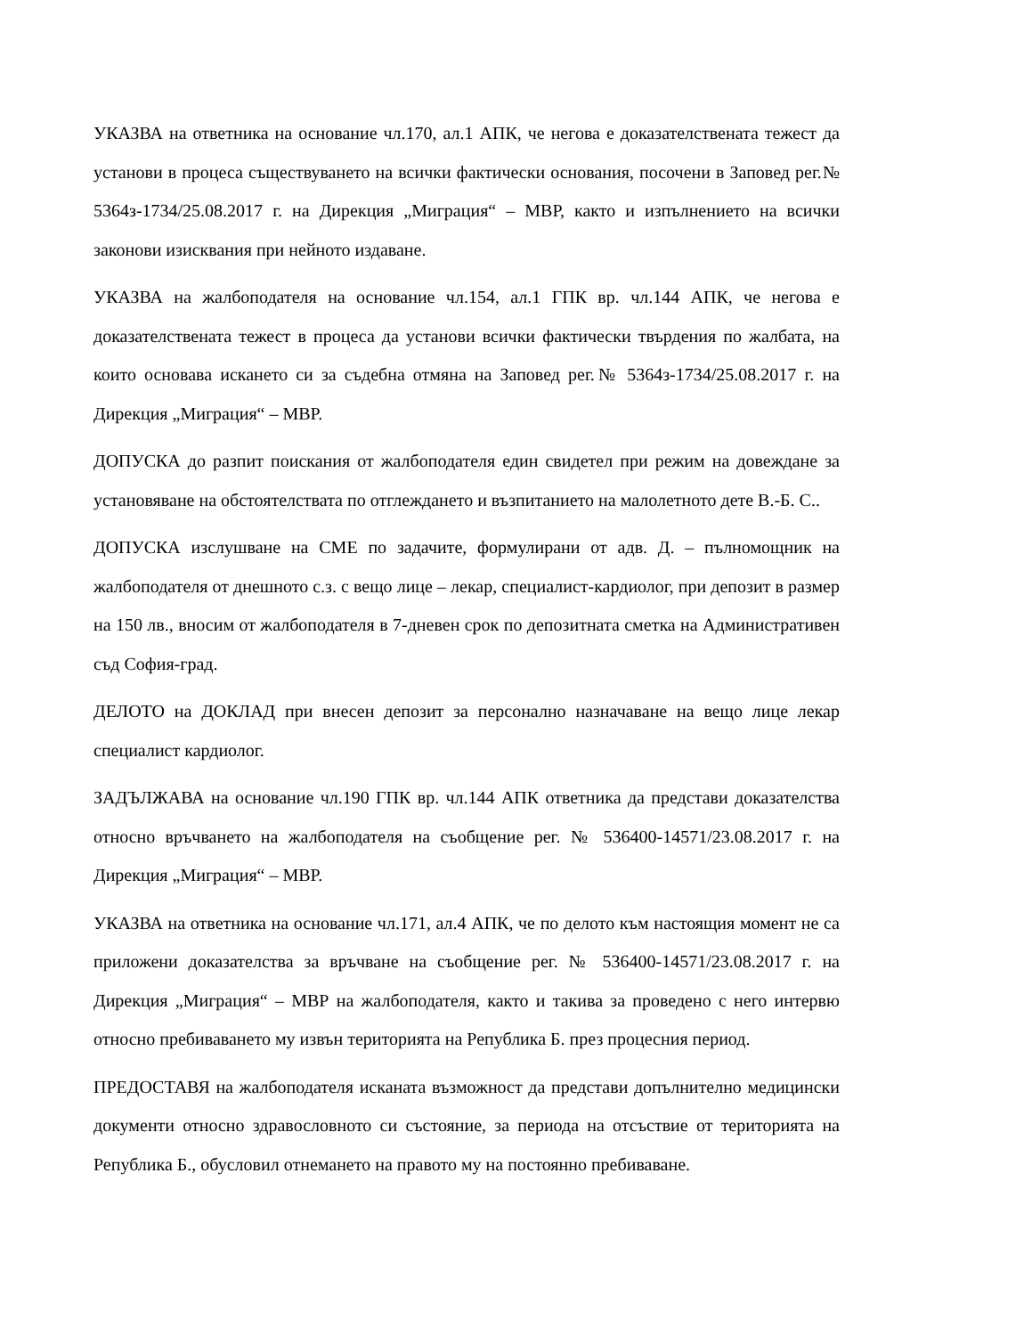УКАЗВА на ответника на основание чл.170, ал.1 АПК, че негова е доказателствената тежест да установи в процеса съществуването на всички фактически основания, посочени в Заповед рег.№ 5364з-1734/25.08.2017 г. на Дирекция „Миграция“ – МВР, както и изпълнението на всички законови изисквания при нейното издаване.
УКАЗВА на жалбоподателя на основание чл.154, ал.1 ГПК вр. чл.144 АПК, че негова е доказателствената тежест в процеса да установи всички фактически твърдения по жалбата, на които основава искането си за съдебна отмяна на Заповед рег.№ 5364з-1734/25.08.2017 г. на Дирекция „Миграция“ – МВР.
ДОПУСКА до разпит поискания от жалбоподателя един свидетел при режим на довеждане за установяване на обстоятелствата по отглеждането и възпитанието на малолетното дете В.-Б. С..
ДОПУСКА изслушване на СМЕ по задачите, формулирани от адв. Д. – пълномощник на жалбоподателя от днешното с.з. с вещо лице – лекар, специалист-кардиолог, при депозит в размер на 150 лв., вносим от жалбоподателя в 7-дневен срок по депозитната сметка на Административен съд София-град.
ДЕЛОТО на ДОКЛАД при внесен депозит за персонално назначаване на вещо лице лекар специалист кардиолог.
ЗАДЪЛЖАВА на основание чл.190 ГПК вр. чл.144 АПК ответника да представи доказателства относно връчването на жалбоподателя на съобщение рег. № 536400-14571/23.08.2017 г. на Дирекция „Миграция“ – МВР.
УКАЗВА на ответника на основание чл.171, ал.4 АПК, че по делото към настоящия момент не са приложени доказателства за връчване на съобщение рег. № 536400-14571/23.08.2017 г. на Дирекция „Миграция“ – МВР на жалбоподателя, както и такива за проведено с него интервю относно пребиваването му извън територията на Република Б. през процесния период.
ПРЕДОСТАВЯ на жалбоподателя исканата възможност да представи допълнително медицински документи относно здравословното си състояние, за периода на отсъствие от територията на Република Б., обусловил отнемането на правото му на постоянно пребиваване.